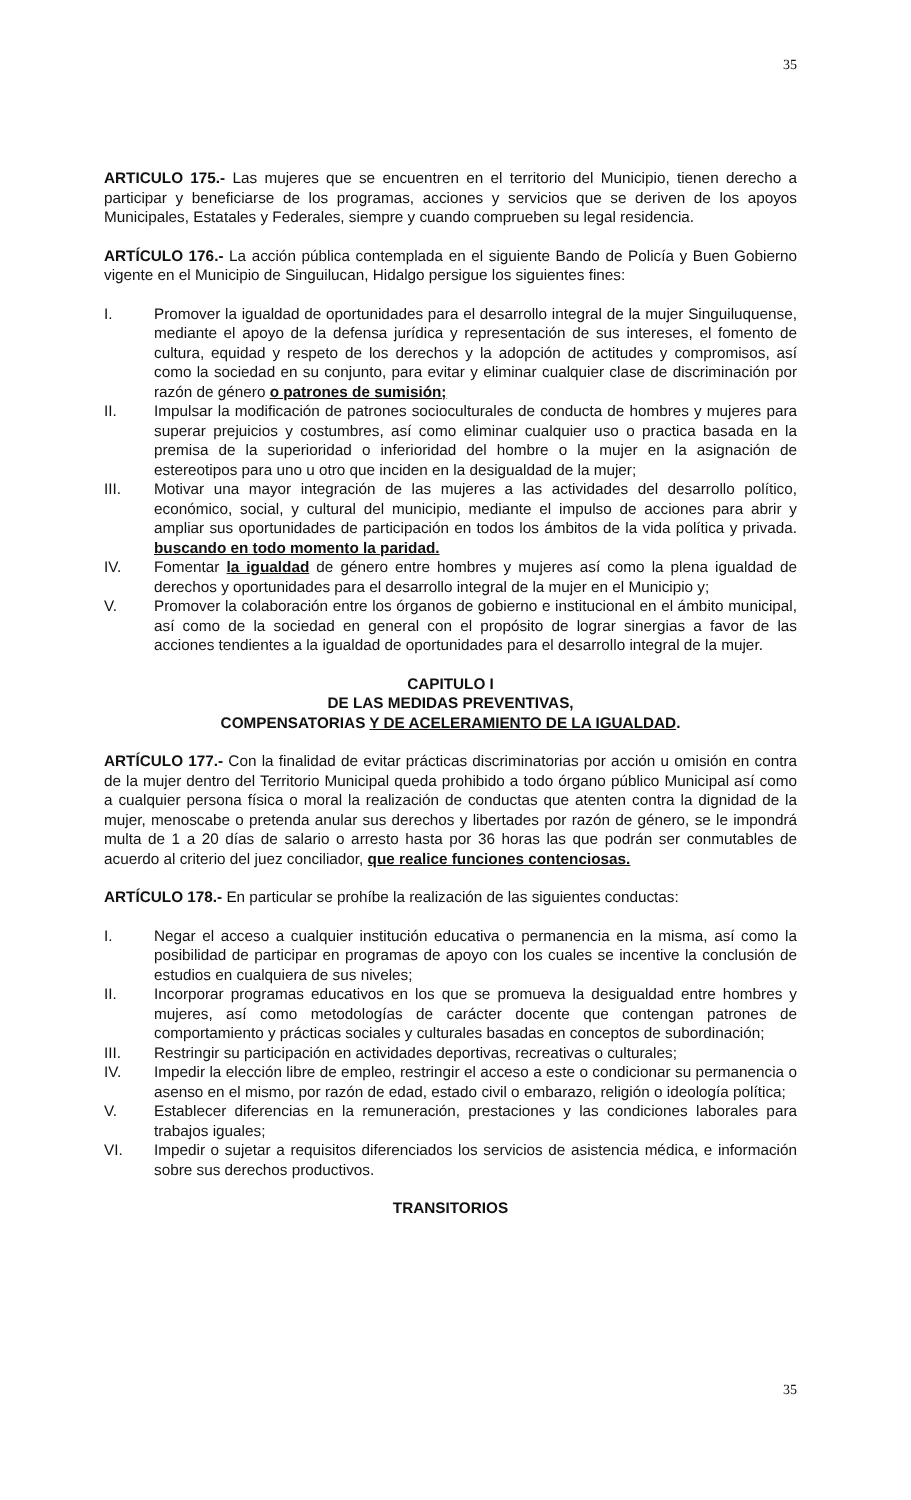35
ARTICULO 175.- Las mujeres que se encuentren en el territorio del Municipio, tienen derecho a participar y beneficiarse de los programas, acciones y servicios que se deriven de los apoyos Municipales, Estatales y Federales, siempre y cuando comprueben su legal residencia.
ARTÍCULO 176.- La acción pública contemplada en el siguiente Bando de Policía y Buen Gobierno vigente en el Municipio de Singuilucan, Hidalgo persigue los siguientes fines:
I. Promover la igualdad de oportunidades para el desarrollo integral de la mujer Singuiluquense, mediante el apoyo de la defensa jurídica y representación de sus intereses, el fomento de cultura, equidad y respeto de los derechos y la adopción de actitudes y compromisos, así como la sociedad en su conjunto, para evitar y eliminar cualquier clase de discriminación por razón de género o patrones de sumisión;
II. Impulsar la modificación de patrones socioculturales de conducta de hombres y mujeres para superar prejuicios y costumbres, así como eliminar cualquier uso o practica basada en la premisa de la superioridad o inferioridad del hombre o la mujer en la asignación de estereotipos para uno u otro que inciden en la desigualdad de la mujer;
III. Motivar una mayor integración de las mujeres a las actividades del desarrollo político, económico, social, y cultural del municipio, mediante el impulso de acciones para abrir y ampliar sus oportunidades de participación en todos los ámbitos de la vida política y privada. buscando en todo momento la paridad.
IV. Fomentar la igualdad de género entre hombres y mujeres así como la plena igualdad de derechos y oportunidades para el desarrollo integral de la mujer en el Municipio y;
V. Promover la colaboración entre los órganos de gobierno e institucional en el ámbito municipal, así como de la sociedad en general con el propósito de lograr sinergias a favor de las acciones tendientes a la igualdad de oportunidades para el desarrollo integral de la mujer.
CAPITULO I
DE LAS MEDIDAS PREVENTIVAS,
COMPENSATORIAS Y DE ACELERAMIENTO DE LA IGUALDAD.
ARTÍCULO 177.- Con la finalidad de evitar prácticas discriminatorias por acción u omisión en contra de la mujer dentro del Territorio Municipal queda prohibido a todo órgano público Municipal así como a cualquier persona física o moral la realización de conductas que atenten contra la dignidad de la mujer, menoscabe o pretenda anular sus derechos y libertades por razón de género, se le impondrá multa de 1 a 20 días de salario o arresto hasta por 36 horas las que podrán ser conmutables de acuerdo al criterio del juez conciliador, que realice funciones contenciosas.
ARTÍCULO 178.- En particular se prohíbe la realización de las siguientes conductas:
I. Negar el acceso a cualquier institución educativa o permanencia en la misma, así como la posibilidad de participar en programas de apoyo con los cuales se incentive la conclusión de estudios en cualquiera de sus niveles;
II. Incorporar programas educativos en los que se promueva la desigualdad entre hombres y mujeres, así como metodologías de carácter docente que contengan patrones de comportamiento y prácticas sociales y culturales basadas en conceptos de subordinación;
III. Restringir su participación en actividades deportivas, recreativas o culturales;
IV. Impedir la elección libre de empleo, restringir el acceso a este o condicionar su permanencia o asenso en el mismo, por razón de edad, estado civil o embarazo, religión o ideología política;
V. Establecer diferencias en la remuneración, prestaciones y las condiciones laborales para trabajos iguales;
VI. Impedir o sujetar a requisitos diferenciados los servicios de asistencia médica, e información sobre sus derechos productivos.
TRANSITORIOS
35